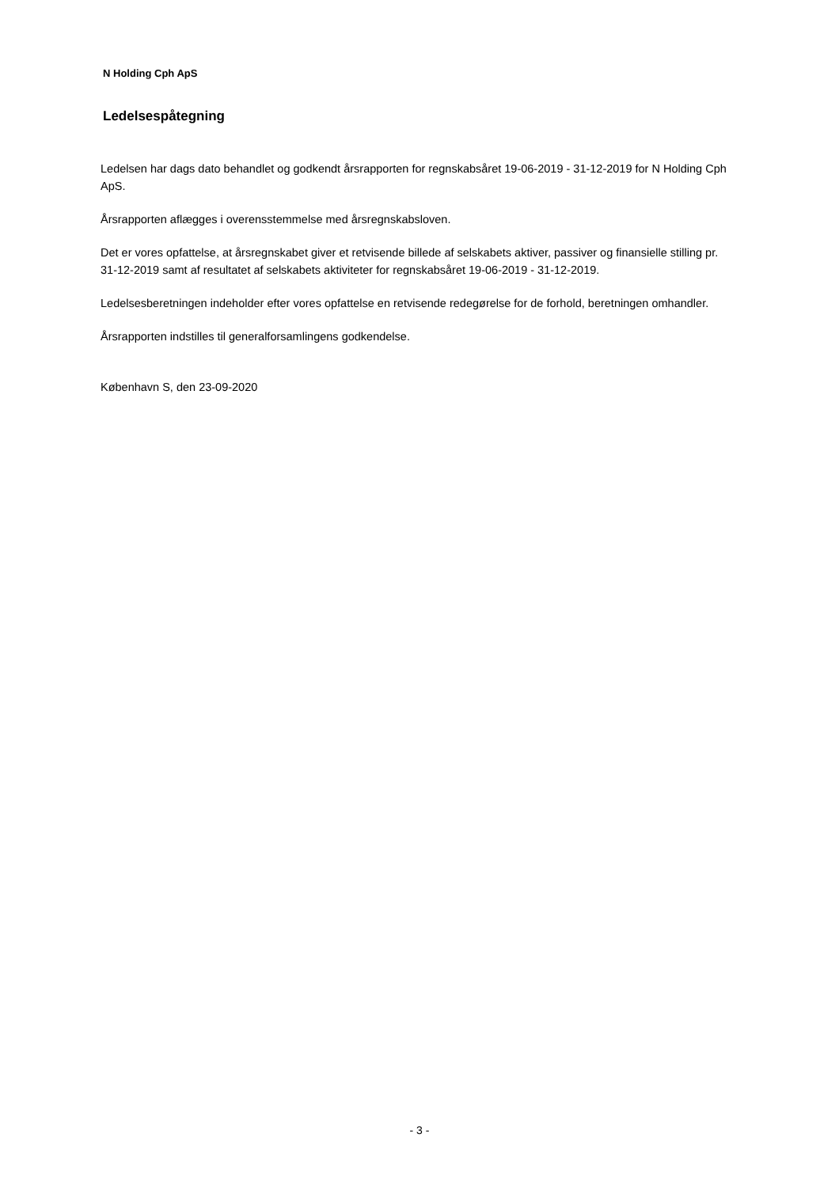N Holding Cph ApS
Ledelsespåtegning
Ledelsen har dags dato behandlet og godkendt årsrapporten for regnskabsåret 19-06-2019 - 31-12-2019 for N Holding Cph ApS.
Årsrapporten aflægges i overensstemmelse med årsregnskabsloven.
Det er vores opfattelse, at årsregnskabet giver et retvisende billede af selskabets aktiver, passiver og finansielle stilling pr. 31-12-2019 samt af resultatet af selskabets aktiviteter for regnskabsåret 19-06-2019 - 31-12-2019.
Ledelsesberetningen indeholder efter vores opfattelse en retvisende redegørelse for de forhold, beretningen omhandler.
Årsrapporten indstilles til generalforsamlingens godkendelse.
København S, den 23-09-2020
- 3 -